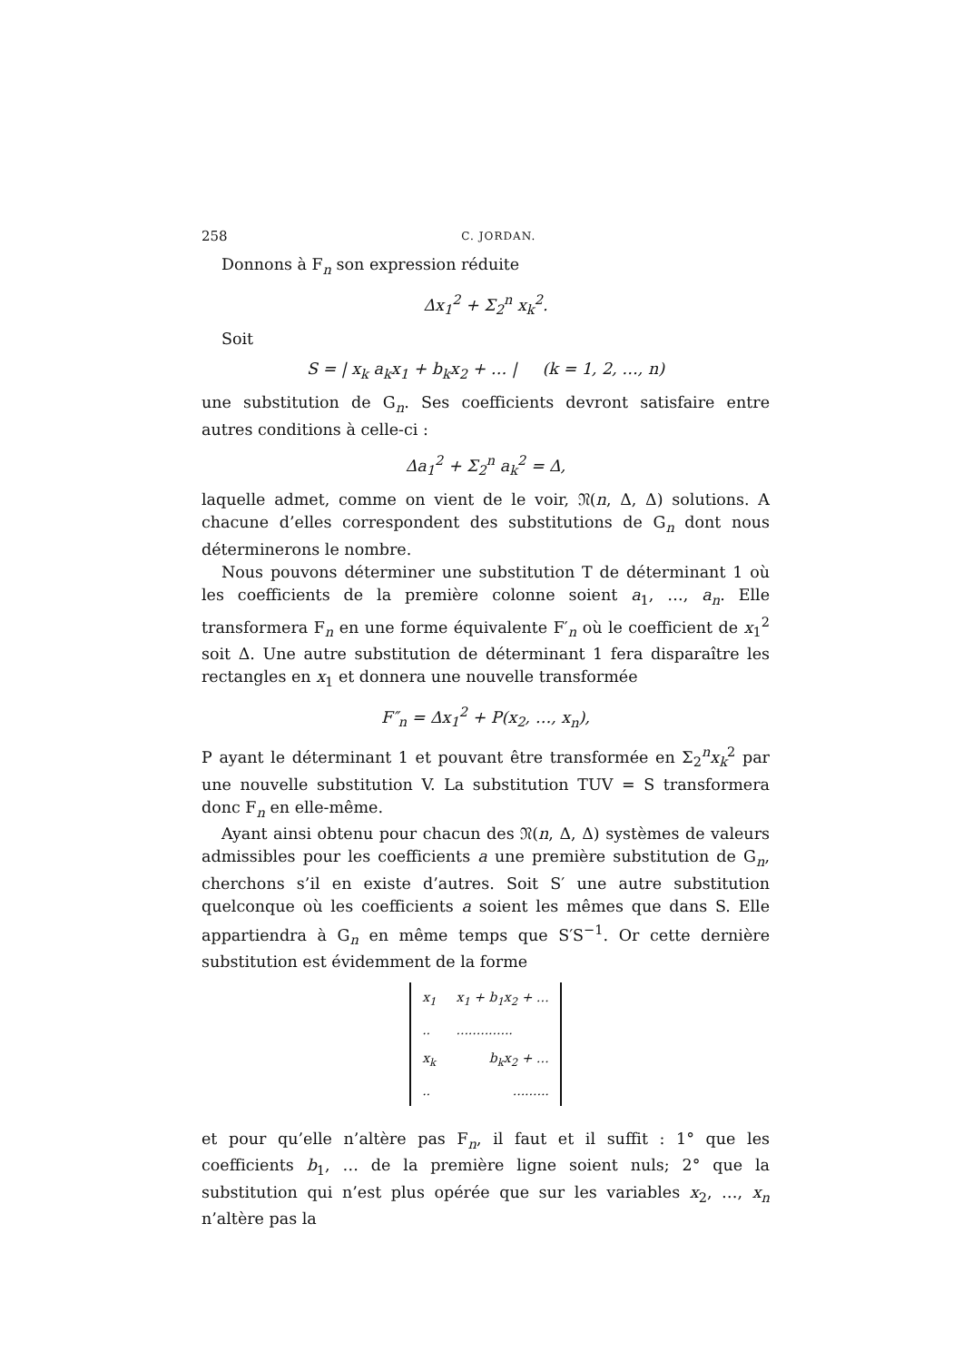258 C. JORDAN.
Donnons à F<sub>n</sub> son expression réduite
Δx<sub>1</sub><sup>2</sup> + Σ<sub>2</sub><sup>n</sup> x<sub>k</sub><sup>2</sup>.
Soit
S = | x<sub>k</sub> a<sub>k</sub>x<sub>1</sub> + b<sub>k</sub>x<sub>2</sub> + … | (k = 1, 2, …, n)
une substitution de G<sub>n</sub>. Ses coefficients devront satisfaire entre autres conditions à celle-ci :
Δa<sub>1</sub><sup>2</sup> + Σ<sub>2</sub><sup>n</sup> a<sub>k</sub><sup>2</sup> = Δ,
laquelle admet, comme on vient de le voir, 𝔑(n, Δ, Δ) solutions. A chacune d’elles correspondent des substitutions de G<sub>n</sub> dont nous déterminerons le nombre.
Nous pouvons déterminer une substitution T de déterminant 1 où les coefficients de la première colonne soient a<sub>1</sub>, …, a<sub>n</sub>. Elle transformera F<sub>n</sub> en une forme équivalente F′<sub>n</sub> où le coefficient de x<sub>1</sub><sup>2</sup> soit Δ. Une autre substitution de déterminant 1 fera disparaître les rectangles en x<sub>1</sub> et donnera une nouvelle transformée
F″<sub>n</sub> = Δx<sub>1</sub><sup>2</sup> + P(x<sub>2</sub>, …, x<sub>n</sub>),
P ayant le déterminant 1 et pouvant être transformée en Σ<sub>2</sub><sup>n</sup>x<sub>k</sub><sup>2</sup> par une nouvelle substitution V. La substitution TUV = S transformera donc F<sub>n</sub> en elle-même.
Ayant ainsi obtenu pour chacun des 𝔑(n, Δ, Δ) systèmes de valeurs admissibles pour les coefficients a une première substitution de G<sub>n</sub>, cherchons s’il en existe d’autres. Soit S′ une autre substitution quelconque où les coefficients a soient les mêmes que dans S. Elle appartiendra à G<sub>n</sub> en même temps que S′S<sup>−1</sup>. Or cette dernière substitution est évidemment de la forme
| x<sub>1</sub> | x<sub>1</sub> + b<sub>1</sub> x<sub>2</sub> + … |
| .. | .............. |
| x<sub>k</sub> | b<sub>k</sub>x<sub>2</sub> + … |
| .. | ......... |
et pour qu’elle n’altère pas F<sub>n</sub>, il faut et il suffit : 1° que les coefficients b<sub>1</sub>, … de la première ligne soient nuls; 2° que la substitution qui n’est plus opérée que sur les variables x<sub>2</sub>, …, x<sub>n</sub> n’altère pas la